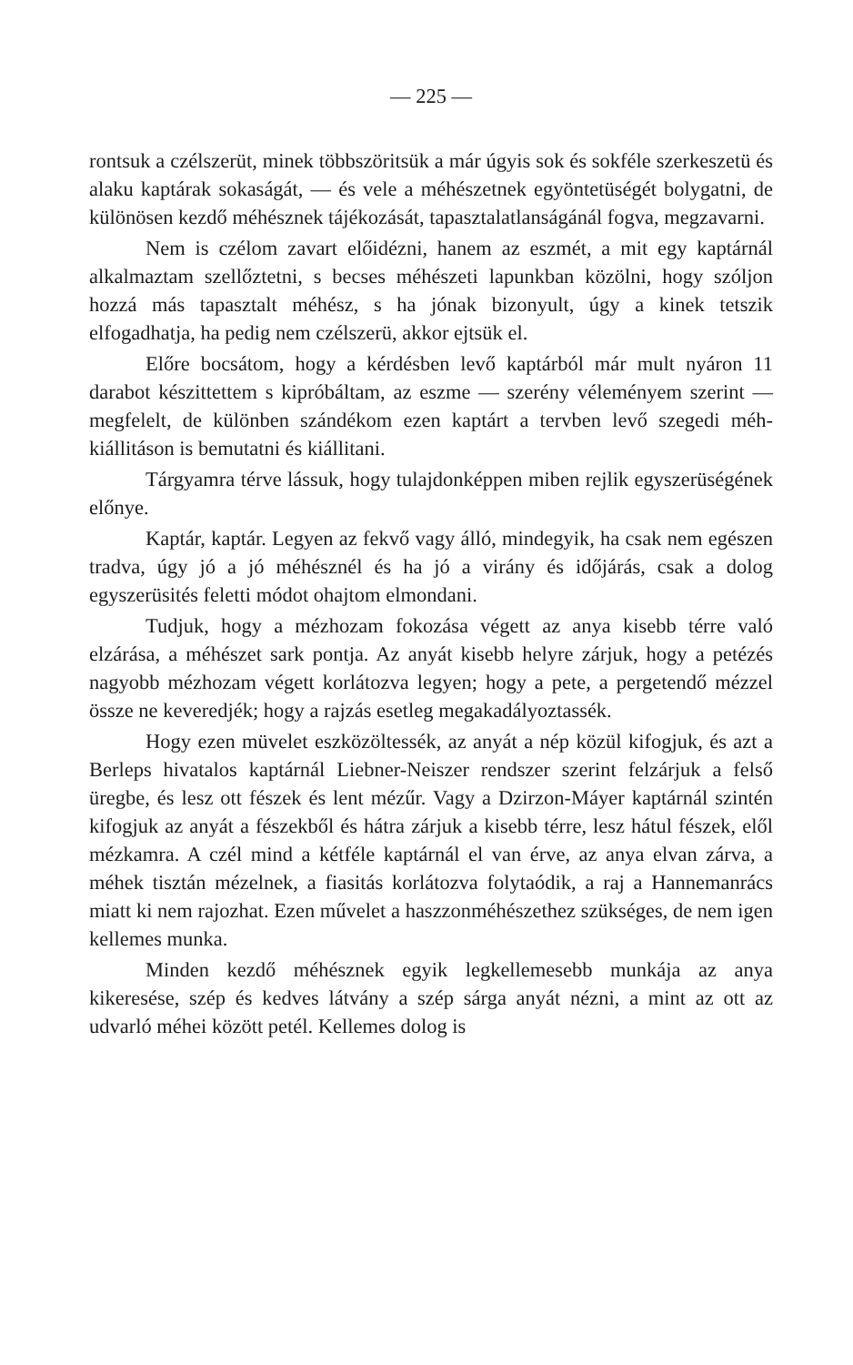— 225 —
rontsuk a czélszerüt, minek többszöritsük a már úgyis sok és sokféle szerkeszetü és alaku kaptárak sokaságát, — és vele a méhészetnek egyöntetüségét bolygatni, de különösen kezdő méhésznek tájékozását, tapasztalatlanságánál fogva, megzavarni.
Nem is czélom zavart előidézni, hanem az eszmét, a mit egy kaptárnál alkalmaztam szellőztetni, s becses méhészeti lapunkban közölni, hogy szóljon hozzá más tapasztalt méhész, s ha jónak bizonyult, úgy a kinek tetszik elfogadhatja, ha pedig nem czélszerü, akkor ejtsük el.
Előre bocsátom, hogy a kérdésben levő kaptárból már mult nyáron 11 darabot készittettem s kipróbáltam, az eszme — szerény véleményem szerint — megfelelt, de különben szándékom ezen kaptárt a tervben levő szegedi méh-kiállitáson is bemutatni és kiállitani.
Tárgyamra térve lássuk, hogy tulajdonképpen miben rejlik egyszerüségének előnye.
Kaptár, kaptár. Legyen az fekvő vagy álló, mindegyik, ha csak nem egészen tradva, úgy jó a jó méhésznél és ha jó a virány és időjárás, csak a dolog egyszerüsités feletti módot ohajtom elmondani.
Tudjuk, hogy a mézhozam fokozása végett az anya kisebb térre való elzárása, a méhészet sark pontja. Az anyát kisebb helyre zárjuk, hogy a petézés nagyobb mézhozam végett korlátozva legyen; hogy a pete, a pergetendő mézzel össze ne keveredjék; hogy a rajzás esetleg megakadályoztassék.
Hogy ezen müvelet eszközöltessék, az anyát a nép közül kifogjuk, és azt a Berleps hivatalos kaptárnál Liebner-Neiszer rendszer szerint felzárjuk a felső üregbe, és lesz ott fészek és lent mézűr. Vagy a Dzirzon-Máyer kaptárnál szintén kifogjuk az anyát a fészekből és hátra zárjuk a kisebb térre, lesz hátul fészek, elől mézkamra. A czél mind a kétféle kaptárnál el van érve, az anya elvan zárva, a méhek tisztán mézelnek, a fiasitás korlátozva folytaódik, a raj a Hannemanrács miatt ki nem rajozhat. Ezen művelet a haszzonméhészethez szükséges, de nem igen kellemes munka.
Minden kezdő méhésznek egyik legkellemesebb munkája az anya kikeresése, szép és kedves látvány a szép sárga anyát nézni, a mint az ott az udvarló méhei között petél. Kellemes dolog is